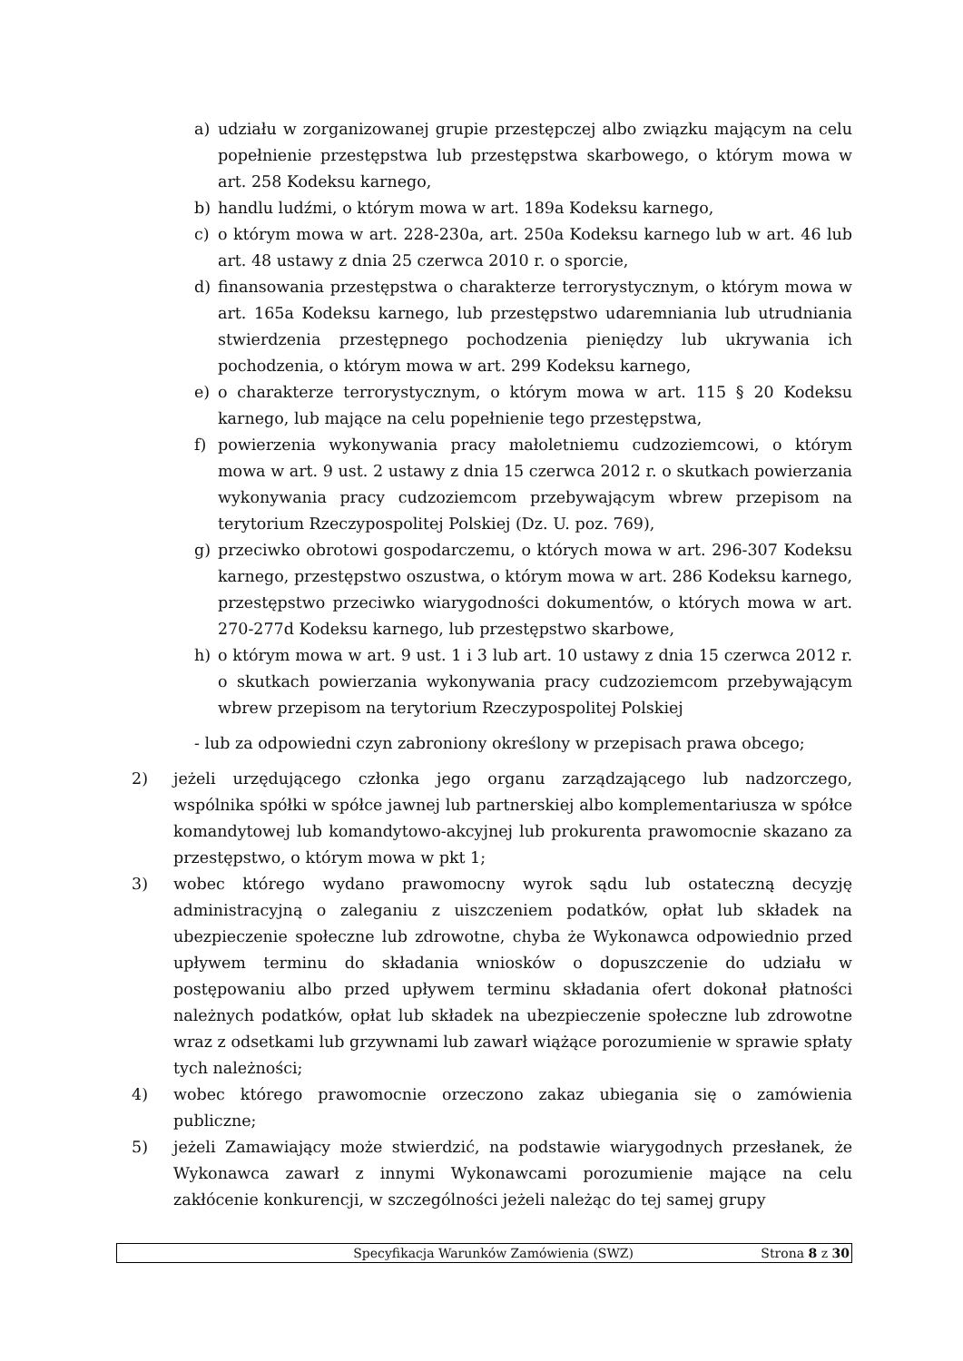a) udziału w zorganizowanej grupie przestępczej albo związku mającym na celu popełnienie przestępstwa lub przestępstwa skarbowego, o którym mowa w art. 258 Kodeksu karnego,
b) handlu ludźmi, o którym mowa w art. 189a Kodeksu karnego,
c) o którym mowa w art. 228-230a, art. 250a Kodeksu karnego lub w art. 46 lub art. 48 ustawy z dnia 25 czerwca 2010 r. o sporcie,
d) finansowania przestępstwa o charakterze terrorystycznym, o którym mowa w art. 165a Kodeksu karnego, lub przestępstwo udaremniania lub utrudniania stwierdzenia przestępnego pochodzenia pieniędzy lub ukrywania ich pochodzenia, o którym mowa w art. 299 Kodeksu karnego,
e) o charakterze terrorystycznym, o którym mowa w art. 115 § 20 Kodeksu karnego, lub mające na celu popełnienie tego przestępstwa,
f) powierzenia wykonywania pracy małoletniemu cudzoziemcowi, o którym mowa w art. 9 ust. 2 ustawy z dnia 15 czerwca 2012 r. o skutkach powierzania wykonywania pracy cudzoziemcom przebywającym wbrew przepisom na terytorium Rzeczypospolitej Polskiej (Dz. U. poz. 769),
g) przeciwko obrotowi gospodarczemu, o których mowa w art. 296-307 Kodeksu karnego, przestępstwo oszustwa, o którym mowa w art. 286 Kodeksu karnego, przestępstwo przeciwko wiarygodności dokumentów, o których mowa w art. 270-277d Kodeksu karnego, lub przestępstwo skarbowe,
h) o którym mowa w art. 9 ust. 1 i 3 lub art. 10 ustawy z dnia 15 czerwca 2012 r. o skutkach powierzania wykonywania pracy cudzoziemcom przebywającym wbrew przepisom na terytorium Rzeczypospolitej Polskiej
- lub za odpowiedni czyn zabroniony określony w przepisach prawa obcego;
2) jeżeli urzędującego członka jego organu zarządzającego lub nadzorczego, wspólnika spółki w spółce jawnej lub partnerskiej albo komplementariusza w spółce komandytowej lub komandytowo-akcyjnej lub prokurenta prawomocnie skazano za przestępstwo, o którym mowa w pkt 1;
3) wobec którego wydano prawomocny wyrok sądu lub ostateczną decyzję administracyjną o zaleganiu z uiszczeniem podatków, opłat lub składek na ubezpieczenie społeczne lub zdrowotne, chyba że Wykonawca odpowiednio przed upływem terminu do składania wniosków o dopuszczenie do udziału w postępowaniu albo przed upływem terminu składania ofert dokonał płatności należnych podatków, opłat lub składek na ubezpieczenie społeczne lub zdrowotne wraz z odsetkami lub grzywnami lub zawarł wiążące porozumienie w sprawie spłaty tych należności;
4) wobec którego prawomocnie orzeczono zakaz ubiegania się o zamówienia publiczne;
5) jeżeli Zamawiający może stwierdzić, na podstawie wiarygodnych przesłanek, że Wykonawca zawarł z innymi Wykonawcami porozumienie mające na celu zakłócenie konkurencji, w szczególności jeżeli należąc do tej samej grupy
Specyfikacja Warunków Zamówienia (SWZ) Strona 8 z 30